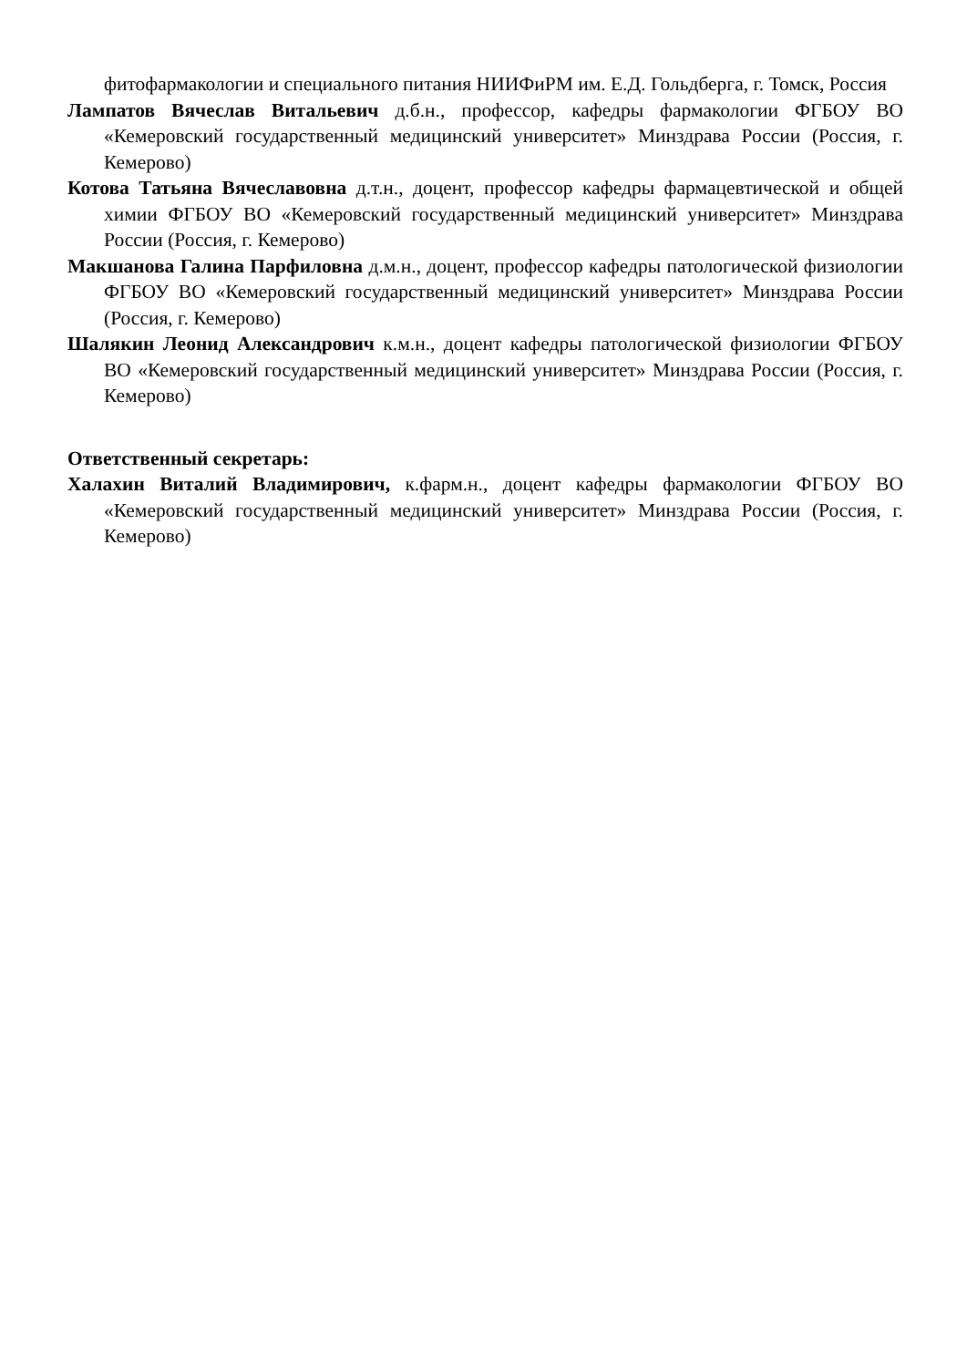фитофармакологии и специального питания НИИФиРМ им. Е.Д. Гольдберга, г. Томск, Россия
Лампатов Вячеслав Витальевич д.б.н., профессор, кафедры фармакологии ФГБОУ ВО «Кемеровский государственный медицинский университет» Минздрава России (Россия, г. Кемерово)
Котова Татьяна Вячеславовна д.т.н., доцент, профессор кафедры фармацевтической и общей химии ФГБОУ ВО «Кемеровский государственный медицинский университет» Минздрава России (Россия, г. Кемерово)
Макшанова Галина Парфиловна д.м.н., доцент, профессор кафедры патологической физиологии ФГБОУ ВО «Кемеровский государственный медицинский университет» Минздрава России (Россия, г. Кемерово)
Шалякин Леонид Александрович к.м.н., доцент кафедры патологической физиологии ФГБОУ ВО «Кемеровский государственный медицинский университет» Минздрава России (Россия, г. Кемерово)
Ответственный секретарь:
Халахин Виталий Владимирович, к.фарм.н., доцент кафедры фармакологии ФГБОУ ВО «Кемеровский государственный медицинский университет» Минздрава России (Россия, г. Кемерово)